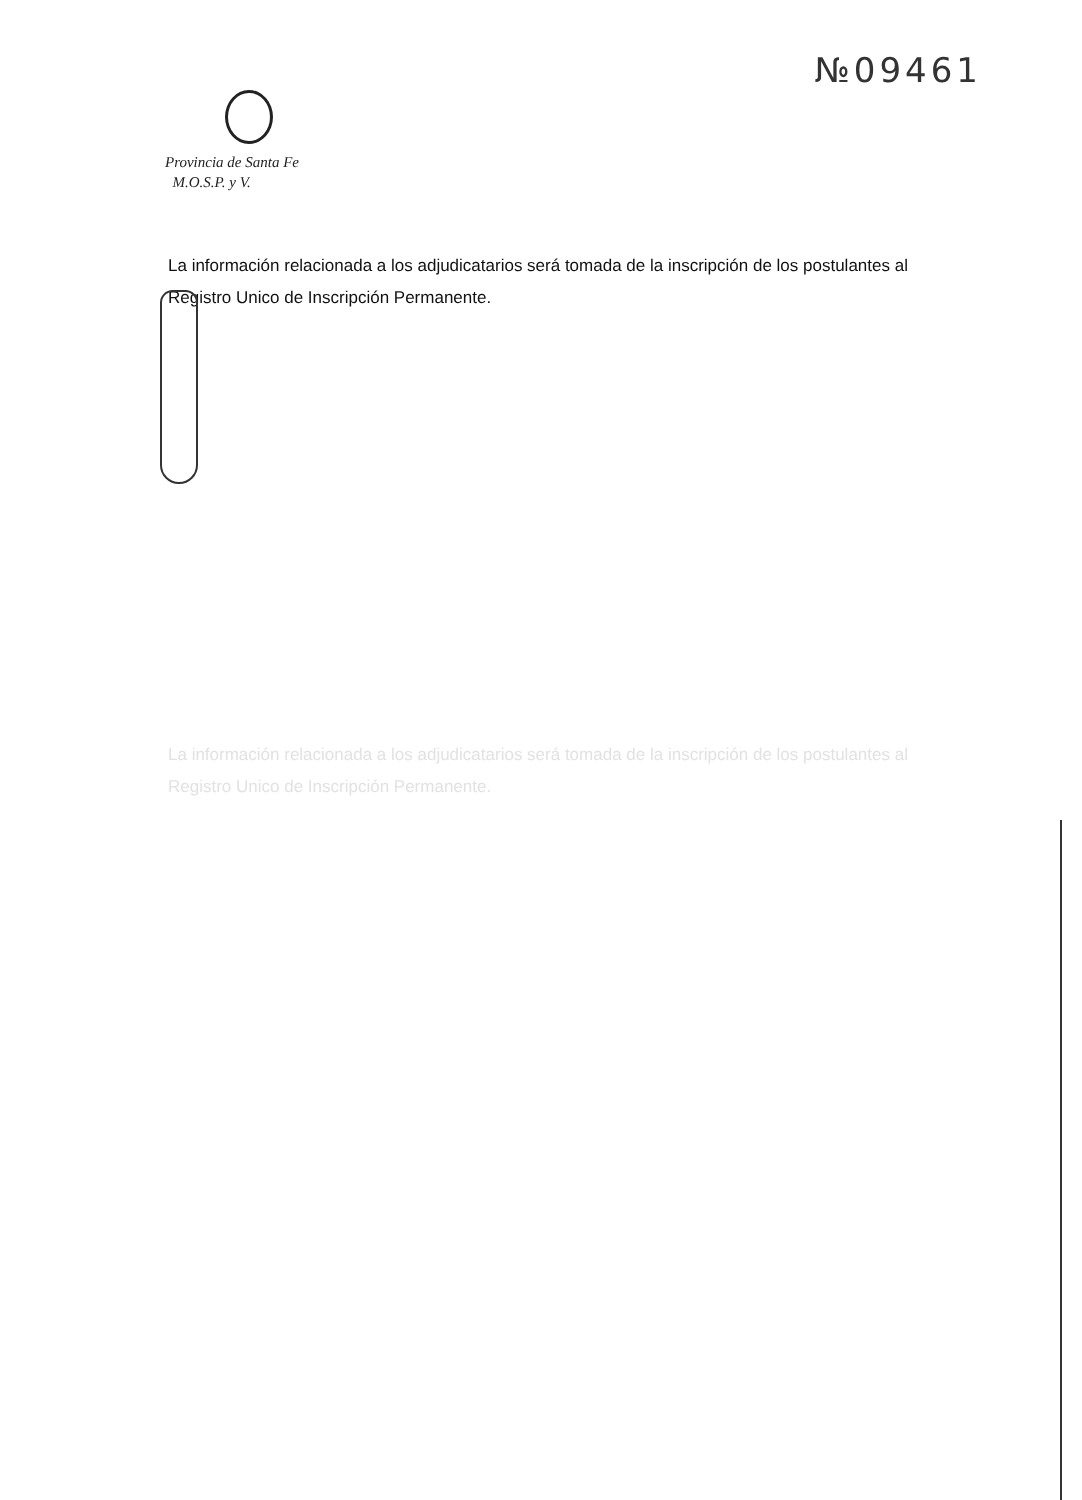№09461
Provincia de Santa Fe
M.O.S.P. y V.
La información relacionada a los adjudicatarios será tomada de la inscripción de los postulantes al Registro Unico de Inscripción Permanente.
La información relacionada a los adjudicatarios será tomada de la inscripción de los postulantes al Registro Unico de Inscripción Permanente.